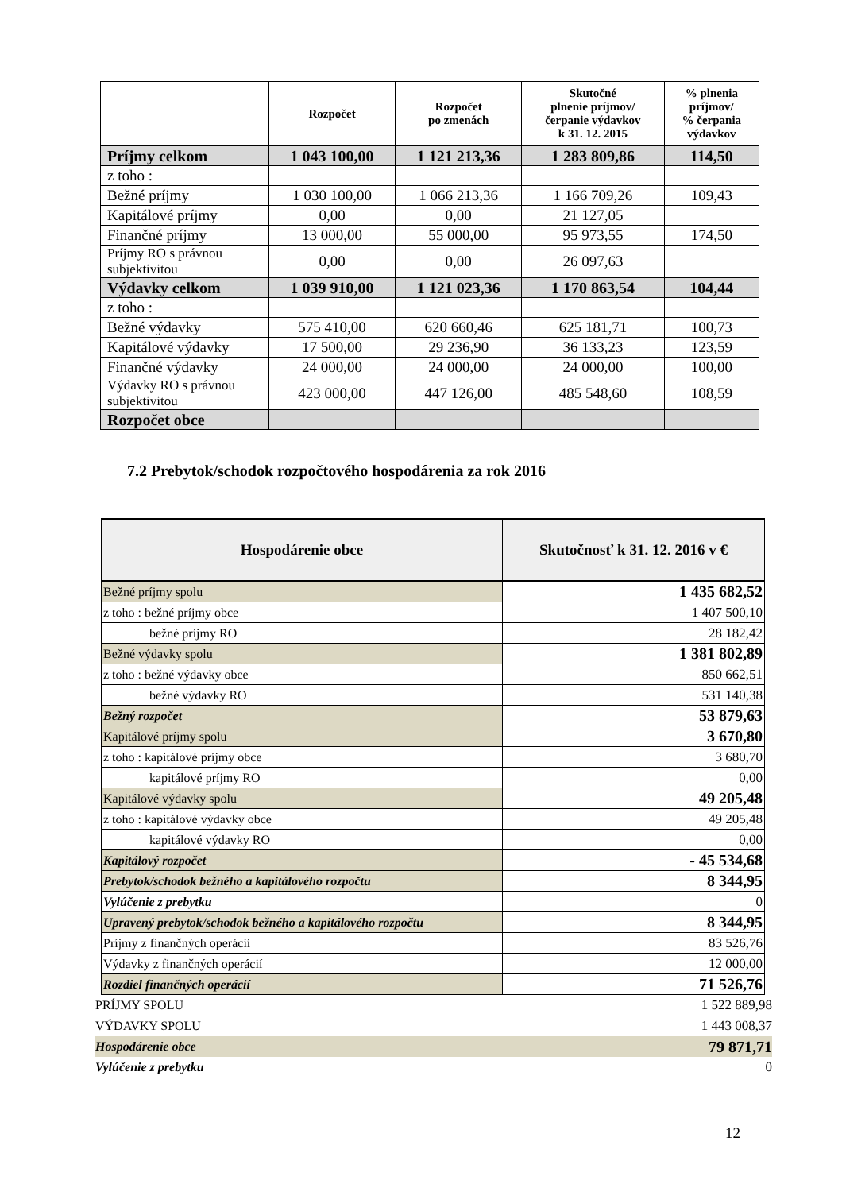| | Rozpočet | Rozpočet po zmenách | Skutočné plnenie príjmov/ čerpanie výdavkov k 31. 12. 2015 | % plnenia príjmov/ % čerpania výdavkov |
| --- | --- | --- | --- | --- |
| Príjmy celkom | 1 043 100,00 | 1 121 213,36 | 1 283 809,86 | 114,50 |
| z toho : | | | | |
| Bežné príjmy | 1 030 100,00 | 1 066 213,36 | 1 166 709,26 | 109,43 |
| Kapitálové príjmy | 0,00 | 0,00 | 21 127,05 | |
| Finančné príjmy | 13 000,00 | 55 000,00 | 95 973,55 | 174,50 |
| Príjmy RO s právnou subjektivitou | 0,00 | 0,00 | 26 097,63 | |
| Výdavky celkom | 1 039 910,00 | 1 121 023,36 | 1 170 863,54 | 104,44 |
| z toho : | | | | |
| Bežné výdavky | 575 410,00 | 620 660,46 | 625 181,71 | 100,73 |
| Kapitálové výdavky | 17 500,00 | 29 236,90 | 36 133,23 | 123,59 |
| Finančné výdavky | 24 000,00 | 24 000,00 | 24 000,00 | 100,00 |
| Výdavky RO s právnou subjektivitou | 423 000,00 | 447 126,00 | 485 548,60 | 108,59 |
| Rozpočet obce | | | | |
7.2 Prebytok/schodok rozpočtového hospodárenia za rok 2016
| Hospodárenie obce | Skutočnosť k 31. 12. 2016 v € |
| --- | --- |
| Bežné príjmy spolu | 1 435 682,52 |
| z toho : bežné príjmy obce | 1 407 500,10 |
| bežné príjmy RO | 28 182,42 |
| Bežné výdavky spolu | 1 381 802,89 |
| z toho : bežné výdavky obce | 850 662,51 |
| bežné výdavky RO | 531 140,38 |
| Bežný rozpočet | 53 879,63 |
| Kapitálové príjmy spolu | 3 670,80 |
| z toho : kapitálové príjmy obce | 3 680,70 |
| kapitálové príjmy RO | 0,00 |
| Kapitálové výdavky spolu | 49 205,48 |
| z toho : kapitálové výdavky obce | 49 205,48 |
| kapitálové výdavky RO | 0,00 |
| Kapitálový rozpočet | - 45 534,68 |
| Prebytok/schodok bežného a kapitálového rozpočtu | 8 344,95 |
| Vylúčenie z prebytku | 0 |
| Upravený prebytok/schodok bežného a kapitálového rozpočtu | 8 344,95 |
| Príjmy z finančných operácií | 83 526,76 |
| Výdavky z finančných operácií | 12 000,00 |
| Rozdiel finančných operácií | 71 526,76 |
| PRÍJMY SPOLU | 1 522 889,98 |
| VÝDAVKY SPOLU | 1 443 008,37 |
| Hospodárenie obce | 79 871,71 |
| Vylúčenie z prebytku | 0 |
12